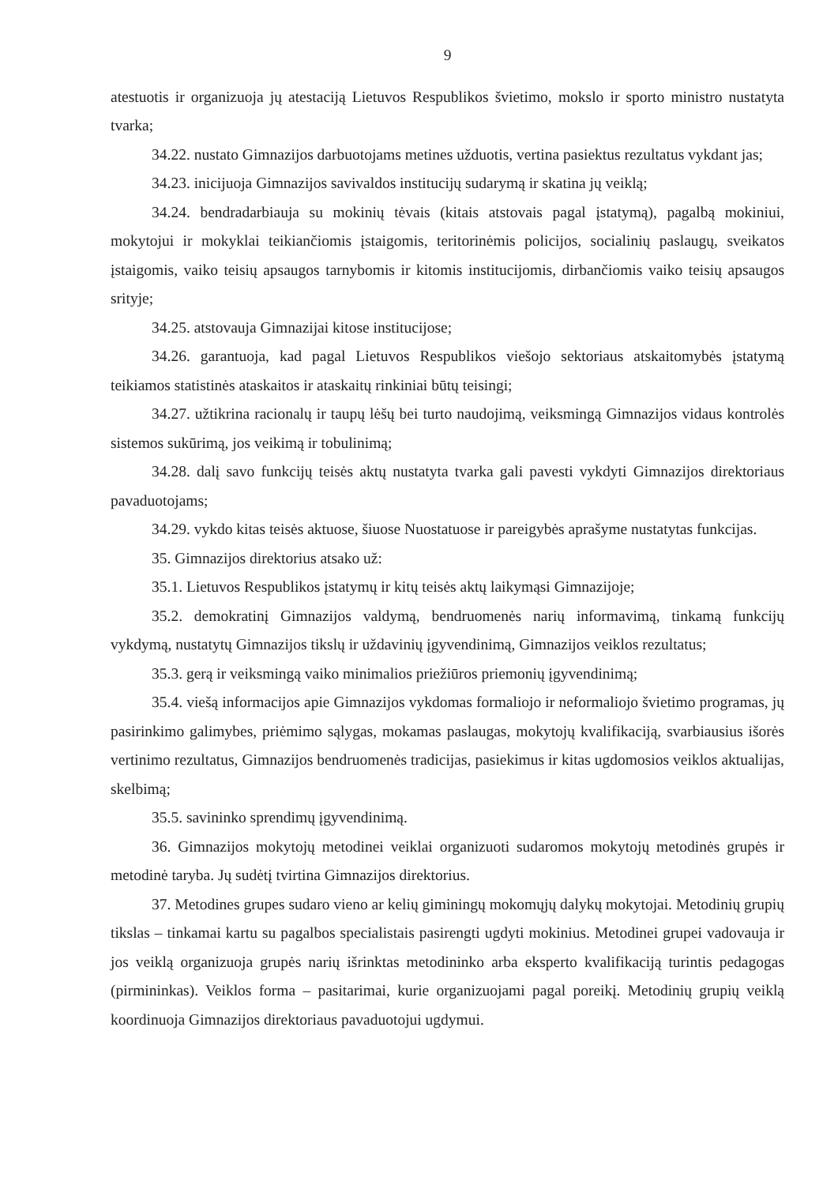9
atestuotis ir organizuoja jų atestaciją Lietuvos Respublikos švietimo, mokslo ir sporto ministro nustatyta tvarka;
34.22. nustato Gimnazijos darbuotojams metines užduotis, vertina pasiektus rezultatus vykdant jas;
34.23. inicijuoja Gimnazijos savivaldos institucijų sudarymą ir skatina jų veiklą;
34.24. bendradarbiauja su mokinių tėvais (kitais atstovais pagal įstatymą), pagalbą mokiniui, mokytojui ir mokyklai teikiančiomis įstaigomis, teritorinėmis policijos, socialinių paslaugų, sveikatos įstaigomis, vaiko teisių apsaugos tarnybomis ir kitomis institucijomis, dirbančiomis vaiko teisių apsaugos srityje;
34.25. atstovauja Gimnazijai kitose institucijose;
34.26. garantuoja, kad pagal Lietuvos Respublikos viešojo sektoriaus atskaitomybės įstatymą teikiamos statistinės ataskaitos ir ataskaitų rinkiniai būtų teisingi;
34.27. užtikrina racionalų ir taupų lėšų bei turto naudojimą, veiksmingą Gimnazijos vidaus kontrolės sistemos sukūrimą, jos veikimą ir tobulinimą;
34.28. dalį savo funkcijų teisės aktų nustatyta tvarka gali pavesti vykdyti Gimnazijos direktoriaus pavaduotojams;
34.29. vykdo kitas teisės aktuose, šiuose Nuostatuose ir pareigybės aprašyme nustatytas funkcijas.
35. Gimnazijos direktorius atsako už:
35.1. Lietuvos Respublikos įstatymų ir kitų teisės aktų laikymąsi Gimnazijoje;
35.2. demokratinį Gimnazijos valdymą, bendruomenės narių informavimą, tinkamą funkcijų vykdymą, nustatytų Gimnazijos tikslų ir uždavinių įgyvendinimą, Gimnazijos veiklos rezultatus;
35.3. gerą ir veiksmingą vaiko minimalios priežiūros priemonių įgyvendinimą;
35.4. viešą informacijos apie Gimnazijos vykdomas formaliojo ir neformaliojo švietimo programas, jų pasirinkimo galimybes, priėmimo sąlygas, mokamas paslaugas, mokytojų kvalifikaciją, svarbiausius išorės vertinimo rezultatus, Gimnazijos bendruomenės tradicijas, pasiekimus ir kitas ugdomosios veiklos aktualijas, skelbimą;
35.5. savininko sprendimų įgyvendinimą.
36. Gimnazijos mokytojų metodinei veiklai organizuoti sudaromos mokytojų metodinės grupės ir metodinė taryba. Jų sudėtį tvirtina Gimnazijos direktorius.
37. Metodines grupes sudaro vieno ar kelių giminingų mokomųjų dalykų mokytojai. Metodinių grupių tikslas – tinkamai kartu su pagalbos specialistais pasirengti ugdyti mokinius. Metodinei grupei vadovauja ir jos veiklą organizuoja grupės narių išrinktas metodininko arba eksperto kvalifikaciją turintis pedagogas (pirmininkas). Veiklos forma – pasitarimai, kurie organizuojami pagal poreikį. Metodinių grupių veiklą koordinuoja Gimnazijos direktoriaus pavaduotojui ugdymui.